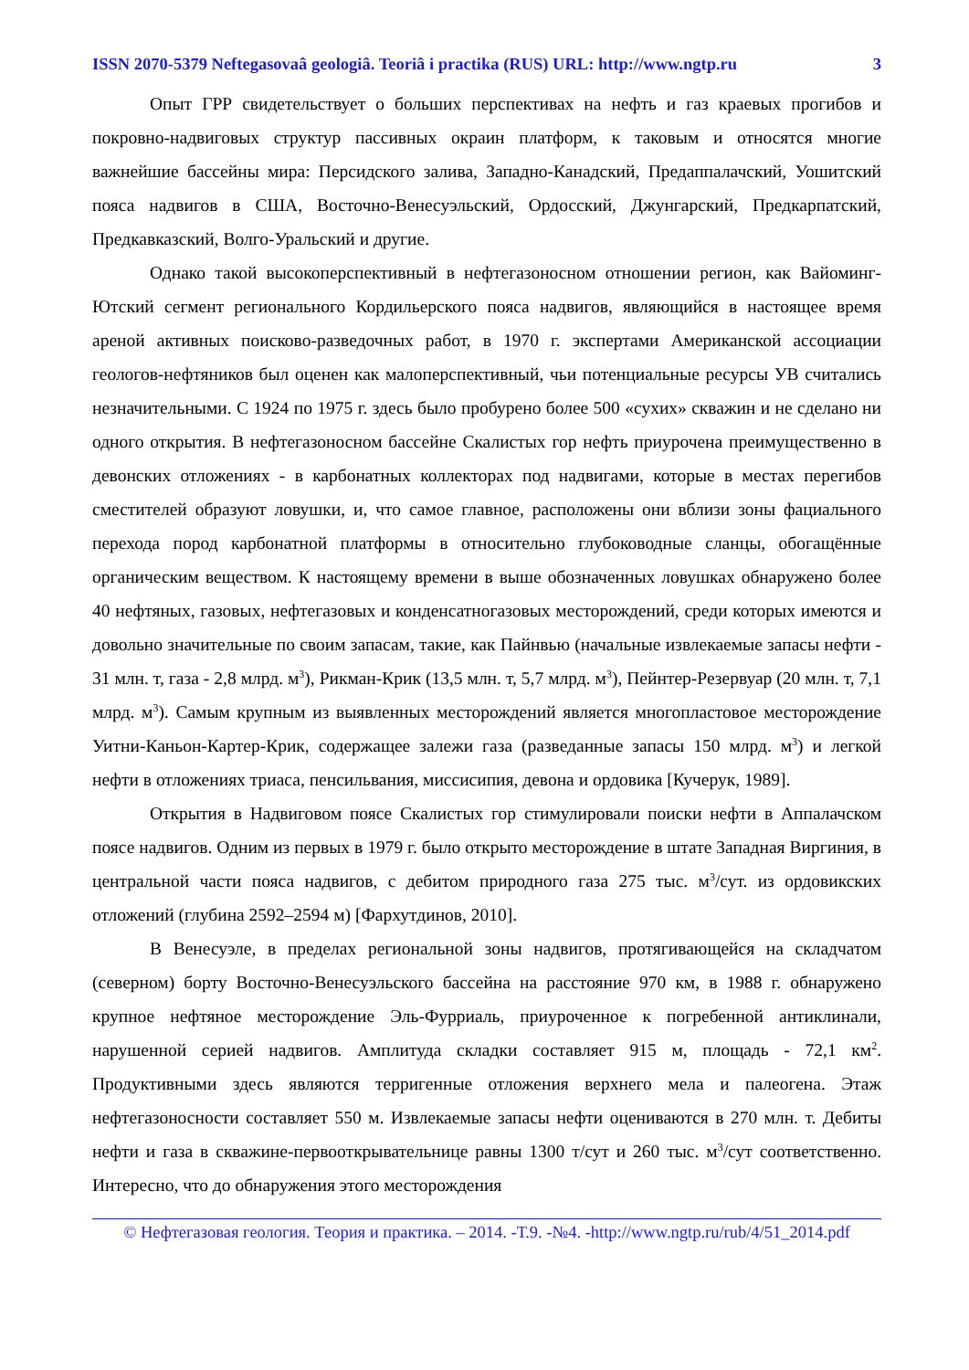ISSN 2070-5379 Neftegasovaâ geologiâ. Teoriâ i practika (RUS) URL: http://www.ngtp.ru 3
Опыт ГРР свидетельствует о больших перспективах на нефть и газ краевых прогибов и покровно-надвиговых структур пассивных окраин платформ, к таковым и относятся многие важнейшие бассейны мира: Персидского залива, Западно-Канадский, Предаппалачский, Уошитский пояса надвигов в США, Восточно-Венесуэльский, Ордосский, Джунгарский, Предкарпатский, Предкавказский, Волго-Уральский и другие.
Однако такой высокоперспективный в нефтегазоносном отношении регион, как Вайоминг-Ютский сегмент регионального Кордильерского пояса надвигов, являющийся в настоящее время ареной активных поисково-разведочных работ, в 1970 г. экспертами Американской ассоциации геологов-нефтяников был оценен как малоперспективный, чьи потенциальные ресурсы УВ считались незначительными. С 1924 по 1975 г. здесь было пробурено более 500 «сухих» скважин и не сделано ни одного открытия. В нефтегазоносном бассейне Скалистых гор нефть приурочена преимущественно в девонских отложениях - в карбонатных коллекторах под надвигами, которые в местах перегибов сместителей образуют ловушки, и, что самое главное, расположены они вблизи зоны фациального перехода пород карбонатной платформы в относительно глубоководные сланцы, обогащённые органическим веществом. К настоящему времени в выше обозначенных ловушках обнаружено более 40 нефтяных, газовых, нефтегазовых и конденсатногазовых месторождений, среди которых имеются и довольно значительные по своим запасам, такие, как Пайнвью (начальные извлекаемые запасы нефти - 31 млн. т, газа - 2,8 млрд. м<sup>3</sup>), Рикман-Крик (13,5 млн. т, 5,7 млрд. м<sup>3</sup>), Пейнтер-Резервуар (20 млн. т, 7,1 млрд. м<sup>3</sup>). Самым крупным из выявленных месторождений является многопластовое месторождение Уитни-Каньон-Картер-Крик, содержащее залежи газа (разведанные запасы 150 млрд. м<sup>3</sup>) и легкой нефти в отложениях триаса, пенсильвания, миссисипия, девона и ордовика [Кучерук, 1989].
Открытия в Надвиговом поясе Скалистых гор стимулировали поиски нефти в Аппалачском поясе надвигов. Одним из первых в 1979 г. было открыто месторождение в штате Западная Виргиния, в центральной части пояса надвигов, с дебитом природного газа 275 тыс. м<sup>3</sup>/сут. из ордовикских отложений (глубина 2592–2594 м) [Фархутдинов, 2010].
В Венесуэле, в пределах региональной зоны надвигов, протягивающейся на складчатом (северном) борту Восточно-Венесуэльского бассейна на расстояние 970 км, в 1988 г. обнаружено крупное нефтяное месторождение Эль-Фурриаль, приуроченное к погребенной антиклинали, нарушенной серией надвигов. Амплитуда складки составляет 915 м, площадь - 72,1 км<sup>2</sup>. Продуктивными здесь являются терригенные отложения верхнего мела и палеогена. Этаж нефтегазоносности составляет 550 м. Извлекаемые запасы нефти оцениваются в 270 млн. т. Дебиты нефти и газа в скважине-первооткрывательнице равны 1300 т/сут и 260 тыс. м<sup>3</sup>/сут соответственно. Интересно, что до обнаружения этого месторождения
© Нефтегазовая геология. Теория и практика. – 2014. -Т.9. -№4. -http://www.ngtp.ru/rub/4/51_2014.pdf